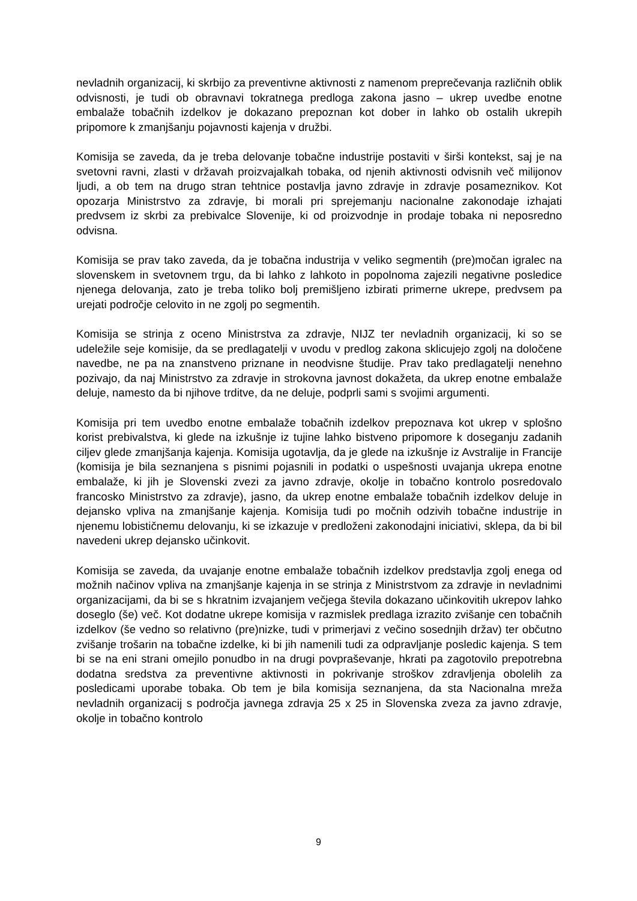nevladnih organizacij, ki skrbijo za preventivne aktivnosti z namenom preprečevanja različnih oblik odvisnosti, je tudi ob obravnavi tokratnega predloga zakona jasno – ukrep uvedbe enotne embalaže tobačnih izdelkov je dokazano prepoznan kot dober in lahko ob ostalih ukrepih pripomore k zmanjšanju pojavnosti kajenja v družbi.
Komisija se zaveda, da je treba delovanje tobačne industrije postaviti v širši kontekst, saj je na svetovni ravni, zlasti v državah proizvajalkah tobaka, od njenih aktivnosti odvisnih več milijonov ljudi, a ob tem na drugo stran tehtnice postavlja javno zdravje in zdravje posameznikov. Kot opozarja Ministrstvo za zdravje, bi morali pri sprejemanju nacionalne zakonodaje izhajati predvsem iz skrbi za prebivalce Slovenije, ki od proizvodnje in prodaje tobaka ni neposredno odvisna.
Komisija se prav tako zaveda, da je tobačna industrija v veliko segmentih (pre)močan igralec na slovenskem in svetovnem trgu, da bi lahko z lahkoto in popolnoma zajezili negativne posledice njenega delovanja, zato je treba toliko bolj premišljeno izbirati primerne ukrepe, predvsem pa urejati področje celovito in ne zgolj po segmentih.
Komisija se strinja z oceno Ministrstva za zdravje, NIJZ ter nevladnih organizacij, ki so se udeležile seje komisije, da se predlagatelji v uvodu v predlog zakona sklicujejo zgolj na določene navedbe, ne pa na znanstveno priznane in neodvisne študije. Prav tako predlagatelji nenehno pozivajo, da naj Ministrstvo za zdravje in strokovna javnost dokažeta, da ukrep enotne embalaže deluje, namesto da bi njihove trditve, da ne deluje, podprli sami s svojimi argumenti.
Komisija pri tem uvedbo enotne embalaže tobačnih izdelkov prepoznava kot ukrep v splošno korist prebivalstva, ki glede na izkušnje iz tujine lahko bistveno pripomore k doseganju zadanih ciljev glede zmanjšanja kajenja. Komisija ugotavlja, da je glede na izkušnje iz Avstralije in Francije (komisija je bila seznanjena s pisnimi pojasnili in podatki o uspešnosti uvajanja ukrepa enotne embalaže, ki jih je Slovenski zvezi za javno zdravje, okolje in tobačno kontrolo posredovalo francosko Ministrstvo za zdravje), jasno, da ukrep enotne embalaže tobačnih izdelkov deluje in dejansko vpliva na zmanjšanje kajenja. Komisija tudi po močnih odzivih tobačne industrije in njenemu lobističnemu delovanju, ki se izkazuje v predloženi zakonodajni iniciativi, sklepa, da bi bil navedeni ukrep dejansko učinkovit.
Komisija se zaveda, da uvajanje enotne embalaže tobačnih izdelkov predstavlja zgolj enega od možnih načinov vpliva na zmanjšanje kajenja in se strinja z Ministrstvom za zdravje in nevladnimi organizacijami, da bi se s hkratnim izvajanjem večjega števila dokazano učinkovitih ukrepov lahko doseglo (še) več. Kot dodatne ukrepe komisija v razmislek predlaga izrazito zvišanje cen tobačnih izdelkov (še vedno so relativno (pre)nizke, tudi v primerjavi z večino sosednjih držav) ter občutno zvišanje trošarin na tobačne izdelke, ki bi jih namenili tudi za odpravljanje posledic kajenja. S tem bi se na eni strani omejilo ponudbo in na drugi povpraševanje, hkrati pa zagotovilo prepotrebna dodatna sredstva za preventivne aktivnosti in pokrivanje stroškov zdravljenja obolelih za posledicami uporabe tobaka. Ob tem je bila komisija seznanjena, da sta Nacionalna mreža nevladnih organizacij s področja javnega zdravja 25 x 25 in Slovenska zveza za javno zdravje, okolje in tobačno kontrolo
9